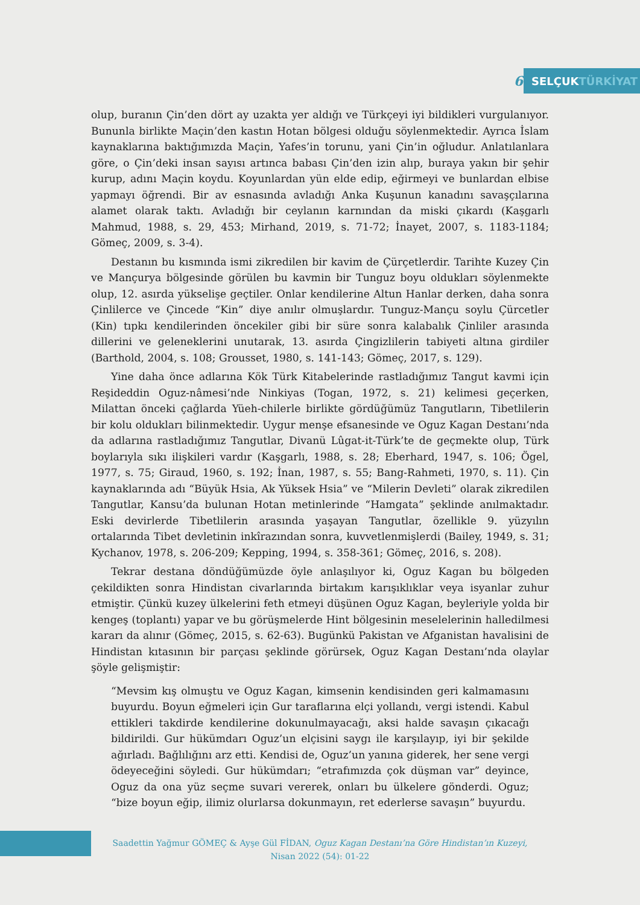6 SELÇUKTÜRKİYAT
olup, buranın Çin’den dört ay uzakta yer aldığı ve Türkçeyi iyi bildikleri vurgulanıyor. Bununla birlikte Maçin’den kastın Hotan bölgesi olduğu söylenmektedir. Ayrıca İslam kaynaklarına baktığımızda Maçin, Yafes’in torunu, yani Çin’in oğludur. Anlatılanlara göre, o Çin’deki insan sayısı artınca babası Çin’den izin alıp, buraya yakın bir şehir kurup, adını Maçin koydu. Koyunlardan yün elde edip, eğirmeyi ve bunlardan elbise yapmayı öğrendi. Bir av esnasında avladığı Anka Kuşunun kanadını savaşçılarına alamet olarak taktı. Avladığı bir ceylanın karnından da miski çıkardı (Kaşgarlı Mahmud, 1988, s. 29, 453; Mirhand, 2019, s. 71-72; İnayet, 2007, s. 1183-1184; Gömeç, 2009, s. 3-4).
Destanın bu kısmında ismi zikredilen bir kavim de Çürçetlerdir. Tarihte Kuzey Çin ve Mançurya bölgesinde görülen bu kavmin bir Tunguz boyu oldukları söylenmekte olup, 12. asırda yükselişe geçtiler. Onlar kendilerine Altun Hanlar derken, daha sonra Çinlilerce ve Çincede “Kin” diye anılır olmuşlardır. Tunguz-Mançu soylu Çürcetler (Kin) tıpkı kendilerinden öncekiler gibi bir süre sonra kalabalık Çinliler arasında dillerini ve geleneklerini unutarak, 13. asırda Çingizlilerin tabiyeti altına girdiler (Barthold, 2004, s. 108; Grousset, 1980, s. 141-143; Gömeç, 2017, s. 129).
Yine daha önce adlarına Kök Türk Kitabelerinde rastladığımız Tangut kavmi için Reşideddin Oguz-nâmesi’nde Ninkiyas (Togan, 1972, s. 21) kelimesi geçerken, Milattan önceki çağlarda Yüeh-chilerle birlikte gördüğümüz Tangutların, Tibetlilerin bir kolu oldukları bilinmektedir. Uygur menşe efsanesinde ve Oguz Kagan Destanı’nda da adlarına rastladığımız Tangutlar, Divanü Lûgat-it-Türk’te de geçmekte olup, Türk boylarıyla sıkı ilişkileri vardır (Kaşgarlı, 1988, s. 28; Eberhard, 1947, s. 106; Ögel, 1977, s. 75; Giraud, 1960, s. 192; İnan, 1987, s. 55; Bang-Rahmeti, 1970, s. 11). Çin kaynaklarında adı “Büyük Hsia, Ak Yüksek Hsia” ve “Milerin Devleti” olarak zikredilen Tangutlar, Kansu’da bulunan Hotan metinlerinde “Hamgata” şeklinde anılmaktadır. Eski devirlerde Tibetlilerin arasında yaşayan Tangutlar, özellikle 9. yüzyılın ortalarında Tibet devletinin inkîrazından sonra, kuvvetlenmişlerdi (Bailey, 1949, s. 31; Kychanov, 1978, s. 206-209; Kepping, 1994, s. 358-361; Gömeç, 2016, s. 208).
Tekrar destana döndüğümüzde öyle anlaşılıyor ki, Oguz Kagan bu bölgeden çekildikten sonra Hindistan civarlarında birtakım karışıklıklar veya isyanlar zuhur etmiştir. Çünkü kuzey ülkelerini feth etmeyi düşünen Oguz Kagan, beyleriyle yolda bir kengeş (toplantı) yapar ve bu görüşmelerde Hint bölgesinin meselelerinin halledilmesi kararı da alınır (Gömeç, 2015, s. 62-63). Bugünkü Pakistan ve Afganistan havalisini de Hindistan kıtasının bir parçası şeklinde görürsek, Oguz Kagan Destanı’nda olaylar şöyle gelişmiştir:
“Mevsim kış olmuştu ve Oguz Kagan, kimsenin kendisinden geri kalmamasını buyurdu. Boyun eğmeleri için Gur taraflarına elçi yollandı, vergi istendi. Kabul ettikleri takdirde kendilerine dokunulmayacağı, aksi halde savaşın çıkacağı bildirildi. Gur hükümdarı Oguz’un elçisini saygı ile karşılayıp, iyi bir şekilde ağırladı. Bağlılığını arz etti. Kendisi de, Oguz’un yanına giderek, her sene vergi ödeyeceğini söyledi. Gur hükümdarı; “etrafımızda çok düşman var” deyince, Oguz da ona yüz seçme suvari vererek, onları bu ülkelere gönderdi. Oguz; “bize boyun eğip, ilimiz olurlarsa dokunmayın, ret ederlerse savaşın” buyurdu.
Saadettin Yağmur GÖMEÇ & Ayşe Gül FİDAN, Oguz Kagan Destanı’na Göre Hindistan’ın Kuzeyi,
Nisan 2022 (54): 01-22